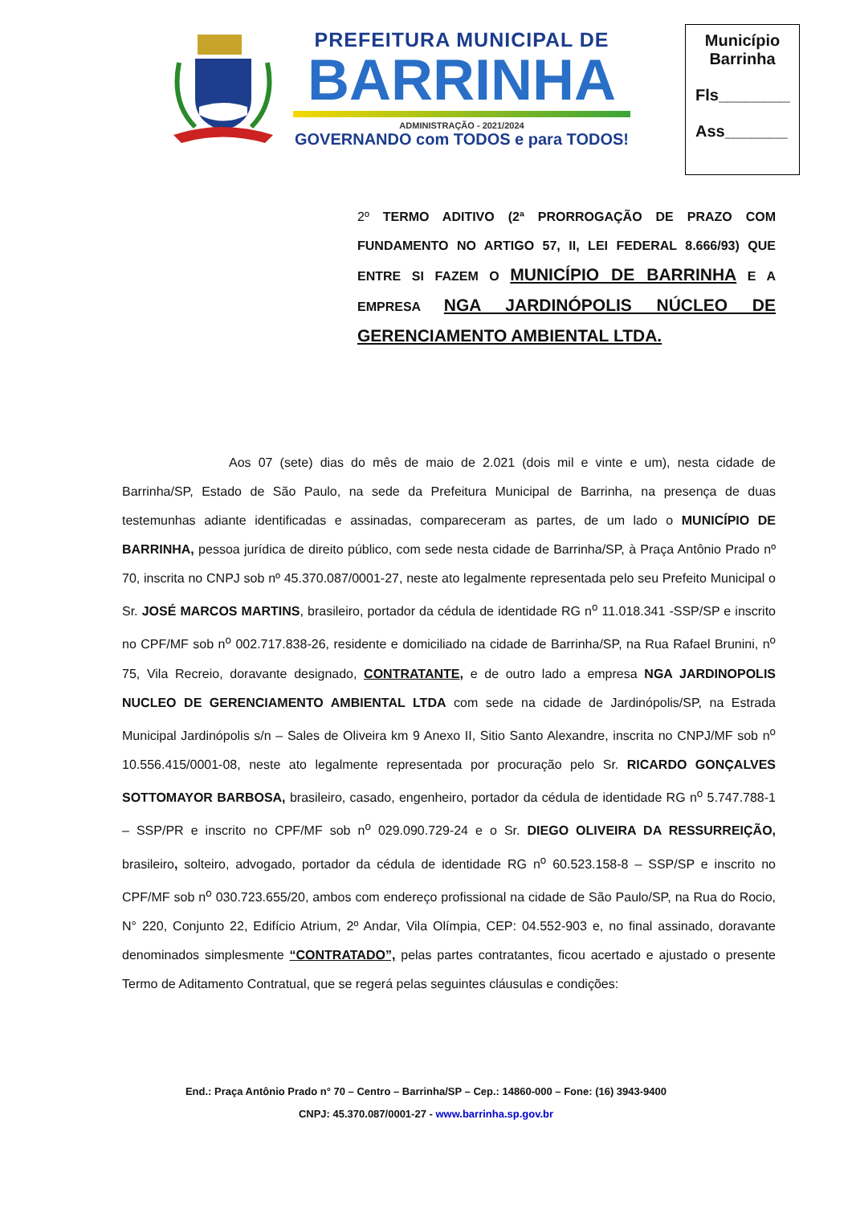PREFEITURA MUNICIPAL DE
BARRINHA
ADMINISTRAÇÃO - 2021/2024
GOVERNANDO com TODOS e para TODOS!
Município
Barrinha
Fls________
Ass_______
2º TERMO ADITIVO (2ª PRORROGAÇÃO DE PRAZO COM FUNDAMENTO NO ARTIGO 57, II, LEI FEDERAL 8.666/93) QUE ENTRE SI FAZEM O MUNICÍPIO DE BARRINHA E A EMPRESA NGA JARDINÓPOLIS NÚCLEO DE GERENCIAMENTO AMBIENTAL LTDA.
Aos 07 (sete) dias do mês de maio de 2.021 (dois mil e vinte e um), nesta cidade de Barrinha/SP, Estado de São Paulo, na sede da Prefeitura Municipal de Barrinha, na presença de duas testemunhas adiante identificadas e assinadas, compareceram as partes, de um lado o MUNICÍPIO DE BARRINHA, pessoa jurídica de direito público, com sede nesta cidade de Barrinha/SP, à Praça Antônio Prado nº 70, inscrita no CNPJ sob nº 45.370.087/0001-27, neste ato legalmente representada pelo seu Prefeito Municipal o Sr. JOSÉ MARCOS MARTINS, brasileiro, portador da cédula de identidade RG n<sup>o</sup> 11.018.341 -SSP/SP e inscrito no CPF/MF sob n<sup>o</sup> 002.717.838-26, residente e domiciliado na cidade de Barrinha/SP, na Rua Rafael Brunini, n<sup>o</sup> 75, Vila Recreio, doravante designado, CONTRATANTE, e de outro lado a empresa NGA JARDINOPOLIS NUCLEO DE GERENCIAMENTO AMBIENTAL LTDA com sede na cidade de Jardinópolis/SP, na Estrada Municipal Jardinópolis s/n – Sales de Oliveira km 9 Anexo II, Sitio Santo Alexandre, inscrita no CNPJ/MF sob n<sup>o</sup> 10.556.415/0001-08, neste ato legalmente representada por procuração pelo Sr. RICARDO GONÇALVES SOTTOMAYOR BARBOSA, brasileiro, casado, engenheiro, portador da cédula de identidade RG n<sup>o</sup> 5.747.788-1 – SSP/PR e inscrito no CPF/MF sob n<sup>o</sup> 029.090.729-24 e o Sr. DIEGO OLIVEIRA DA RESSURREIÇÃO, brasileiro, solteiro, advogado, portador da cédula de identidade RG n<sup>o</sup> 60.523.158-8 – SSP/SP e inscrito no CPF/MF sob n<sup>o</sup> 030.723.655/20, ambos com endereço profissional na cidade de São Paulo/SP, na Rua do Rocio, N° 220, Conjunto 22, Edifício Atrium, 2º Andar, Vila Olímpia, CEP: 04.552-903 e, no final assinado, doravante denominados simplesmente “CONTRATADO”, pelas partes contratantes, ficou acertado e ajustado o presente Termo de Aditamento Contratual, que se regerá pelas seguintes cláusulas e condições:
End.: Praça Antônio Prado n° 70 – Centro – Barrinha/SP – Cep.: 14860-000 – Fone: (16) 3943-9400
CNPJ: 45.370.087/0001-27 - www.barrinha.sp.gov.br